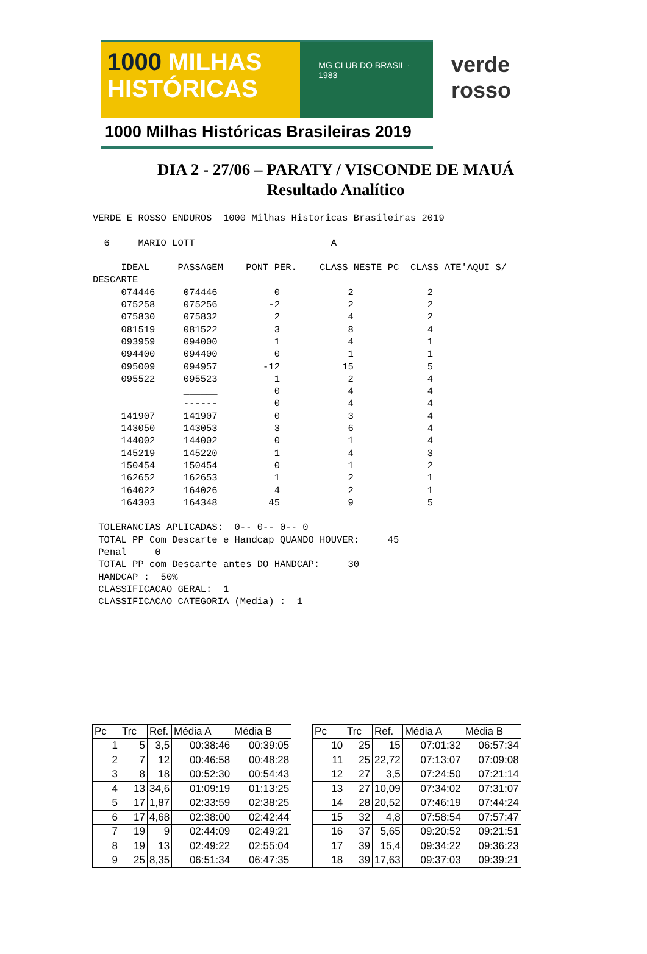1000 MILHAS
HISTÓRICAS
MG CLUB DO BRASIL · 1983
1000 Milhas Históricas Brasileiras 2019
verde
rosso
DIA 2 - 27/06 – PARATY / VISCONDE DE MAUÁ
Resultado Analítico
VERDE E ROSSO ENDUROS  1000 Milhas Historicas Brasileiras 2019

  6     MARIO LOTT                        A

     IDEAL     PASSAGEM    PONT PER.    CLASS NESTE PC  CLASS ATE'AQUI S/
DESCARTE
     074446     074446          0            2             2
     075258     075256         -2            2             2
     075830     075832          2            4             2
     081519     081522          3            8             4
     093959     094000          1            4             1
     094400     094400          0            1             1
     095009     094957        -12           15             5
     095522     095523          1            2             4
                ______          0            4             4
                ------          0            4             4
     141907     141907          0            3             4
     143050     143053          3            6             4
     144002     144002          0            1             4
     145219     145220          1            4             3
     150454     150454          0            1             2
     162652     162653          1            2             1
     164022     164026          4            2             1
     164303     164348         45            9             5

 TOLERANCIAS APLICADAS:  0-- 0-- 0-- 0
 TOTAL PP Com Descarte e Handcap QUANDO HOUVER:     45
 Penal     0
 TOTAL PP com Descarte antes DO HANDCAP:     30
 HANDCAP :  50%
 CLASSIFICACAO GERAL:  1
 CLASSIFICACAO CATEGORIA (Media) :  1
| Pc | Trc | Ref. | Média A | Média B | | Pc | Trc | Ref. | Média A | Média B |
| --- | --- | --- | --- | --- | --- | --- | --- | --- | --- | --- |
| 1 | 5 | 3,5 | 00:38:46 | 00:39:05 | | 10 | 25 | 15 | 07:01:32 | 06:57:34 |
| 2 | 7 | 12 | 00:46:58 | 00:48:28 | | 11 | 25 | 22,72 | 07:13:07 | 07:09:08 |
| 3 | 8 | 18 | 00:52:30 | 00:54:43 | | 12 | 27 | 3,5 | 07:24:50 | 07:21:14 |
| 4 | 13 | 34,6 | 01:09:19 | 01:13:25 | | 13 | 27 | 10,09 | 07:34:02 | 07:31:07 |
| 5 | 17 | 1,87 | 02:33:59 | 02:38:25 | | 14 | 28 | 20,52 | 07:46:19 | 07:44:24 |
| 6 | 17 | 4,68 | 02:38:00 | 02:42:44 | | 15 | 32 | 4,8 | 07:58:54 | 07:57:47 |
| 7 | 19 | 9 | 02:44:09 | 02:49:21 | | 16 | 37 | 5,65 | 09:20:52 | 09:21:51 |
| 8 | 19 | 13 | 02:49:22 | 02:55:04 | | 17 | 39 | 15,4 | 09:34:22 | 09:36:23 |
| 9 | 25 | 8,35 | 06:51:34 | 06:47:35 | | 18 | 39 | 17,63 | 09:37:03 | 09:39:21 |